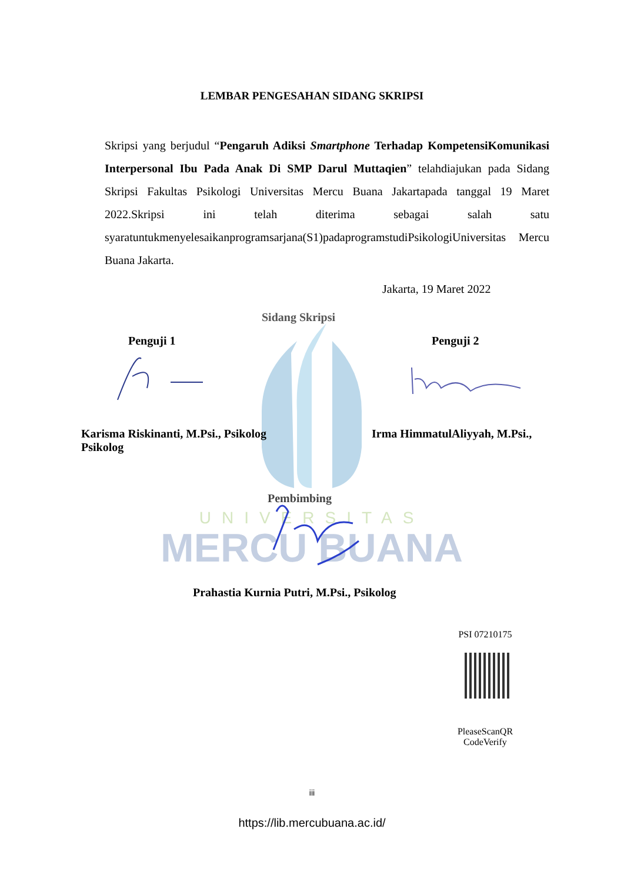MERCU BUANA
UNIVERSITAS
LEMBAR PENGESAHAN SIDANG SKRIPSI
Skripsi yang berjudul “Pengaruh Adiksi Smartphone Terhadap KompetensiKomunikasi Interpersonal Ibu Pada Anak Di SMP Darul Muttaqien” telahdiajukan pada Sidang Skripsi Fakultas Psikologi Universitas Mercu Buana Jakartapada tanggal 19 Maret 2022.Skripsi ini telah diterima sebagai salah satu syaratuntukmenyelesaikanprogramsarjana(S1)padaprogramstudiPsikologiUniversitas Mercu Buana Jakarta.
Jakarta, 19 Maret 2022
Sidang Skripsi
Penguji 1 Penguji 2
Karisma Riskinanti, M.Psi., Psikolog Psikolog
Irma HimmatulAliyyah, M.Psi.,
Pembimbing
Prahastia Kurnia Putri, M.Psi., Psikolog
PSI 07210175
PleaseScanQR CodeVerify
iii
https://lib.mercubuana.ac.id/